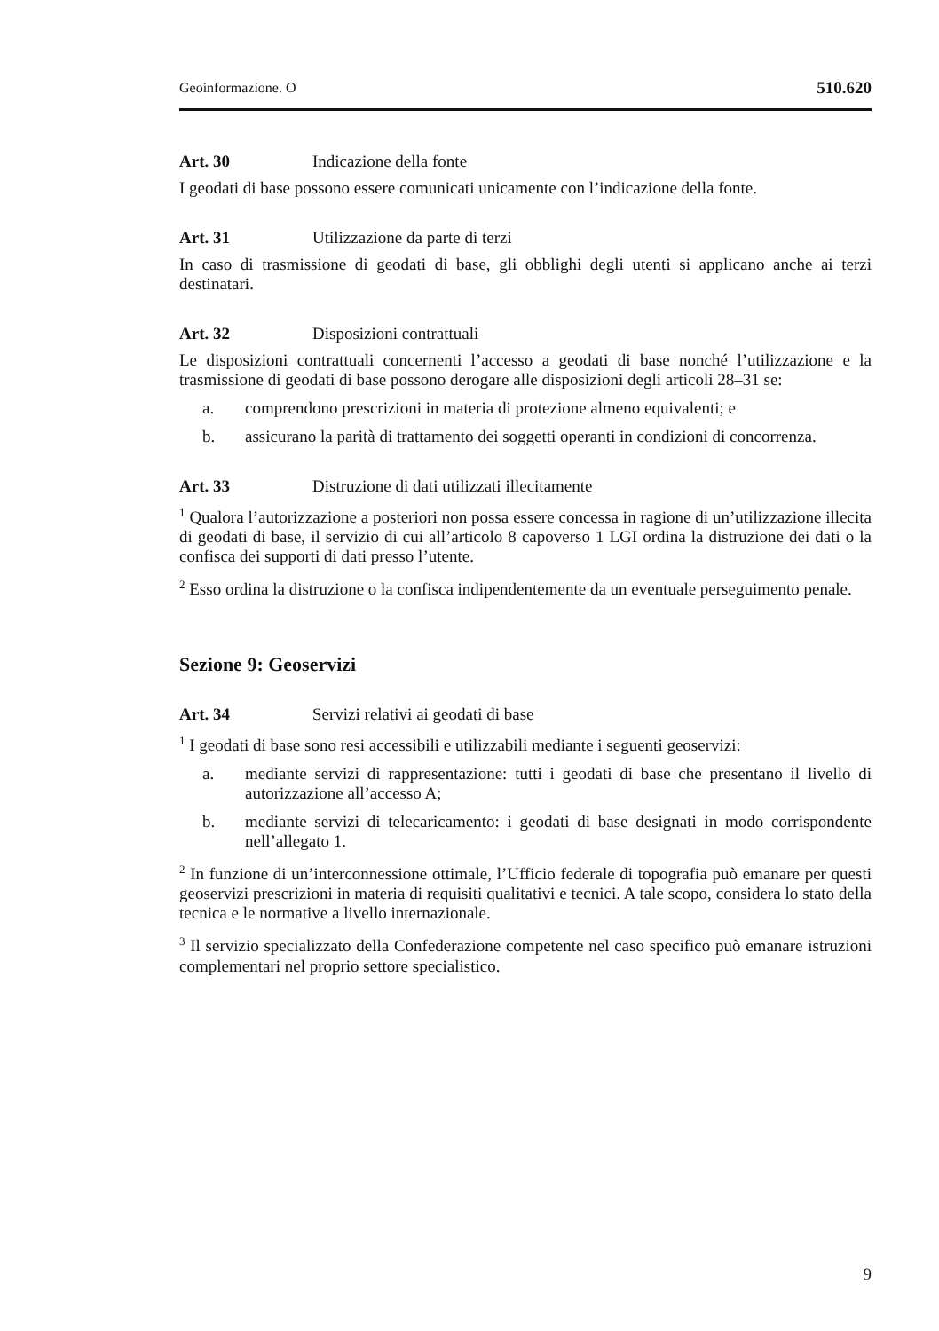Geoinformazione. O 510.620
Art. 30 Indicazione della fonte
I geodati di base possono essere comunicati unicamente con l’indicazione della fonte.
Art. 31 Utilizzazione da parte di terzi
In caso di trasmissione di geodati di base, gli obblighi degli utenti si applicano anche ai terzi destinatari.
Art. 32 Disposizioni contrattuali
Le disposizioni contrattuali concernenti l’accesso a geodati di base nonché l’utilizzazione e la trasmissione di geodati di base possono derogare alle disposizioni degli articoli 28–31 se:
a. comprendono prescrizioni in materia di protezione almeno equivalenti; e
b. assicurano la parità di trattamento dei soggetti operanti in condizioni di concorrenza.
Art. 33 Distruzione di dati utilizzati illecitamente
<sup>1</sup> Qualora l’autorizzazione a posteriori non possa essere concessa in ragione di un’utilizzazione illecita di geodati di base, il servizio di cui all’articolo 8 capoverso 1 LGI ordina la distruzione dei dati o la confisca dei supporti di dati presso l’utente.
<sup>2</sup> Esso ordina la distruzione o la confisca indipendentemente da un eventuale perseguimento penale.
Sezione 9: Geoservizi
Art. 34 Servizi relativi ai geodati di base
<sup>1</sup> I geodati di base sono resi accessibili e utilizzabili mediante i seguenti geoservizi:
a. mediante servizi di rappresentazione: tutti i geodati di base che presentano il livello di autorizzazione all’accesso A;
b. mediante servizi di telecaricamento: i geodati di base designati in modo corrispondente nell’allegato 1.
<sup>2</sup> In funzione di un’interconnessione ottimale, l’Ufficio federale di topografia può emanare per questi geoservizi prescrizioni in materia di requisiti qualitativi e tecnici. A tale scopo, considera lo stato della tecnica e le normative a livello internazionale.
<sup>3</sup> Il servizio specializzato della Confederazione competente nel caso specifico può emanare istruzioni complementari nel proprio settore specialistico.
9